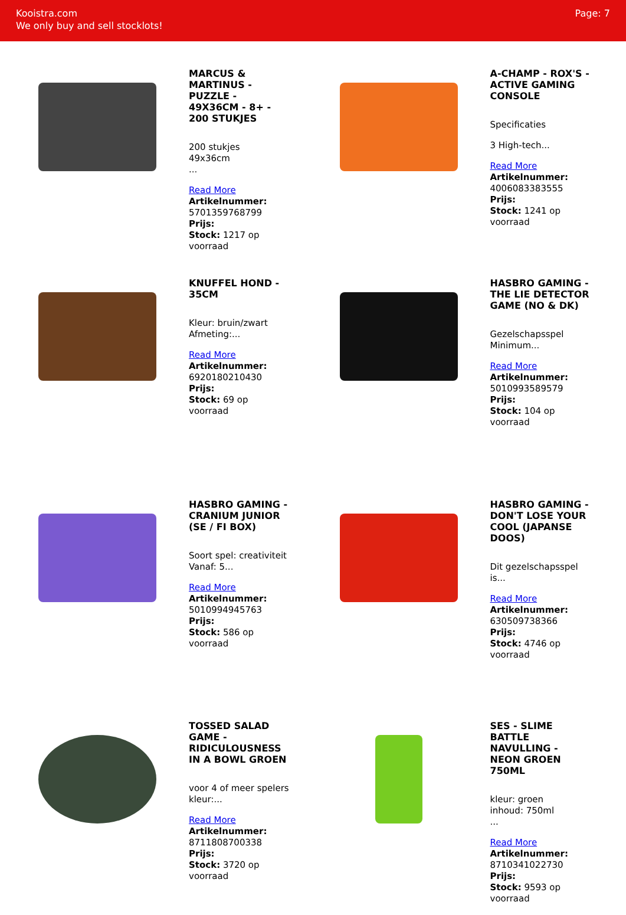Kooistra.com
We only buy and sell stocklots!
Page: 7
MARCUS & MARTINUS - PUZZLE - 49X36CM - 8+ - 200 STUKJES
200 stukjes
49x36cm
...
Read More
Artikelnummer: 5701359768799
Prijs:
Stock: 1217 op voorraad
A-CHAMP - ROX'S - ACTIVE GAMING CONSOLE
Specificaties
3 High-tech...
Read More
Artikelnummer: 4006083383555
Prijs:
Stock: 1241 op voorraad
KNUFFEL HOND - 35CM
Kleur: bruin/zwart
Afmeting:...
Read More
Artikelnummer: 6920180210430
Prijs:
Stock: 69 op voorraad
HASBRO GAMING - THE LIE DETECTOR GAME (NO & DK)
Gezelschapsspel
Minimum...
Read More
Artikelnummer: 5010993589579
Prijs:
Stock: 104 op voorraad
HASBRO GAMING - CRANIUM JUNIOR (SE / FI BOX)
Soort spel: creativiteit
Vanaf: 5...
Read More
Artikelnummer: 5010994945763
Prijs:
Stock: 586 op voorraad
HASBRO GAMING - DON'T LOSE YOUR COOL (JAPANSE DOOS)
Dit gezelschapsspel is...
Read More
Artikelnummer: 630509738366
Prijs:
Stock: 4746 op voorraad
TOSSED SALAD GAME - RIDICULOUSNESS IN A BOWL GROEN
voor 4 of meer spelers
kleur:...
Read More
Artikelnummer: 8711808700338
Prijs:
Stock: 3720 op voorraad
SES - SLIME BATTLE NAVULLING - NEON GROEN 750ML
kleur: groen
inhoud: 750ml
...
Read More
Artikelnummer: 8710341022730
Prijs:
Stock: 9593 op voorraad